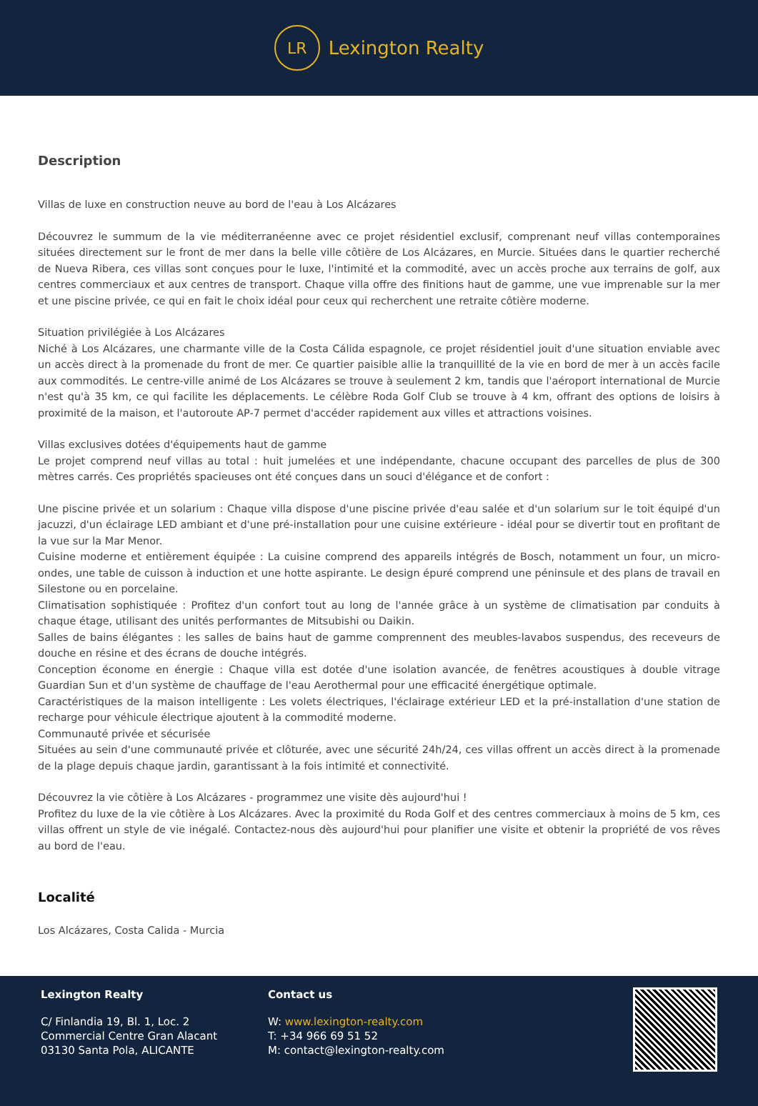LR
Lexington Realty
Description
Villas de luxe en construction neuve au bord de l'eau à Los Alcázares
Découvrez le summum de la vie méditerranéenne avec ce projet résidentiel exclusif, comprenant neuf villas contemporaines situées directement sur le front de mer dans la belle ville côtière de Los Alcázares, en Murcie. Situées dans le quartier recherché de Nueva Ribera, ces villas sont conçues pour le luxe, l'intimité et la commodité, avec un accès proche aux terrains de golf, aux centres commerciaux et aux centres de transport. Chaque villa offre des finitions haut de gamme, une vue imprenable sur la mer et une piscine privée, ce qui en fait le choix idéal pour ceux qui recherchent une retraite côtière moderne.
Situation privilégiée à Los Alcázares
Niché à Los Alcázares, une charmante ville de la Costa Cálida espagnole, ce projet résidentiel jouit d'une situation enviable avec un accès direct à la promenade du front de mer. Ce quartier paisible allie la tranquillité de la vie en bord de mer à un accès facile aux commodités. Le centre-ville animé de Los Alcázares se trouve à seulement 2 km, tandis que l'aéroport international de Murcie n'est qu'à 35 km, ce qui facilite les déplacements. Le célèbre Roda Golf Club se trouve à 4 km, offrant des options de loisirs à proximité de la maison, et l'autoroute AP-7 permet d'accéder rapidement aux villes et attractions voisines.
Villas exclusives dotées d'équipements haut de gamme
Le projet comprend neuf villas au total : huit jumelées et une indépendante, chacune occupant des parcelles de plus de 300 mètres carrés. Ces propriétés spacieuses ont été conçues dans un souci d'élégance et de confort :
Une piscine privée et un solarium : Chaque villa dispose d'une piscine privée d'eau salée et d'un solarium sur le toit équipé d'un jacuzzi, d'un éclairage LED ambiant et d'une pré-installation pour une cuisine extérieure - idéal pour se divertir tout en profitant de la vue sur la Mar Menor.
Cuisine moderne et entièrement équipée : La cuisine comprend des appareils intégrés de Bosch, notamment un four, un micro-ondes, une table de cuisson à induction et une hotte aspirante. Le design épuré comprend une péninsule et des plans de travail en Silestone ou en porcelaine.
Climatisation sophistiquée : Profitez d'un confort tout au long de l'année grâce à un système de climatisation par conduits à chaque étage, utilisant des unités performantes de Mitsubishi ou Daikin.
Salles de bains élégantes : les salles de bains haut de gamme comprennent des meubles-lavabos suspendus, des receveurs de douche en résine et des écrans de douche intégrés.
Conception économe en énergie : Chaque villa est dotée d'une isolation avancée, de fenêtres acoustiques à double vitrage Guardian Sun et d'un système de chauffage de l'eau Aerothermal pour une efficacité énergétique optimale.
Caractéristiques de la maison intelligente : Les volets électriques, l'éclairage extérieur LED et la pré-installation d'une station de recharge pour véhicule électrique ajoutent à la commodité moderne.
Communauté privée et sécurisée
Situées au sein d'une communauté privée et clôturée, avec une sécurité 24h/24, ces villas offrent un accès direct à la promenade de la plage depuis chaque jardin, garantissant à la fois intimité et connectivité.
Découvrez la vie côtière à Los Alcázares - programmez une visite dès aujourd'hui !
Profitez du luxe de la vie côtière à Los Alcázares. Avec la proximité du Roda Golf et des centres commerciaux à moins de 5 km, ces villas offrent un style de vie inégalé. Contactez-nous dès aujourd'hui pour planifier une visite et obtenir la propriété de vos rêves au bord de l'eau.
Localité
Los Alcázares, Costa Calida - Murcia
Lexington Realty
C/ Finlandia 19, Bl. 1, Loc. 2
Commercial Centre Gran Alacant
03130 Santa Pola, ALICANTE
Contact us
W: www.lexington-realty.com
T: +34 966 69 51 52
M: contact@lexington-realty.com